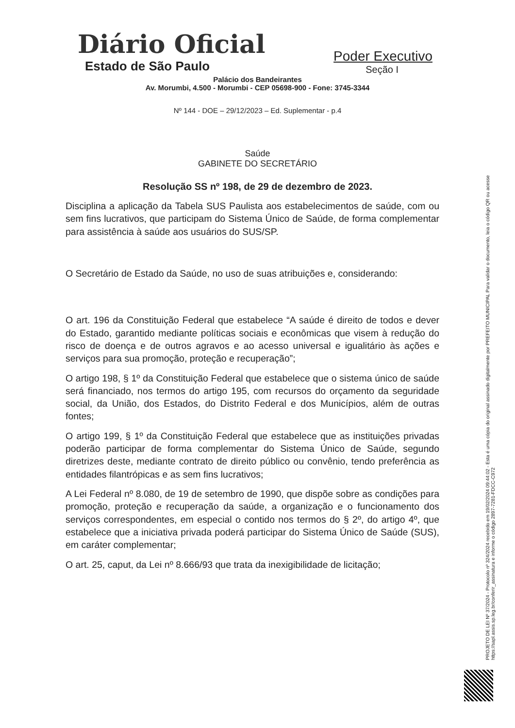Diário Oficial
Estado de São Paulo
Poder Executivo
Seção I
Palácio dos Bandeirantes
Av. Morumbi, 4.500 - Morumbi - CEP 05698-900 - Fone: 3745-3344
Nº 144 - DOE – 29/12/2023 – Ed. Suplementar - p.4
Saúde
GABINETE DO SECRETÁRIO
Resolução SS nº 198, de 29 de dezembro de 2023.
Disciplina a aplicação da Tabela SUS Paulista aos estabelecimentos de saúde, com ou sem fins lucrativos, que participam do Sistema Único de Saúde, de forma complementar para assistência à saúde aos usuários do SUS/SP.
O Secretário de Estado da Saúde, no uso de suas atribuições e, considerando:
O art. 196 da Constituição Federal que estabelece “A saúde é direito de todos e dever do Estado, garantido mediante políticas sociais e econômicas que visem à redução do risco de doença e de outros agravos e ao acesso universal e igualitário às ações e serviços para sua promoção, proteção e recuperação”;
O artigo 198, § 1º da Constituição Federal que estabelece que o sistema único de saúde será financiado, nos termos do artigo 195, com recursos do orçamento da seguridade social, da União, dos Estados, do Distrito Federal e dos Municípios, além de outras fontes;
O artigo 199, § 1º da Constituição Federal que estabelece que as instituições privadas poderão participar de forma complementar do Sistema Único de Saúde, segundo diretrizes deste, mediante contrato de direito público ou convênio, tendo preferência as entidades filantrópicas e as sem fins lucrativos;
A Lei Federal nº 8.080, de 19 de setembro de 1990, que dispõe sobre as condições para promoção, proteção e recuperação da saúde, a organização e o funcionamento dos serviços correspondentes, em especial o contido nos termos do § 2º, do artigo 4º, que estabelece que a iniciativa privada poderá participar do Sistema Único de Saúde (SUS), em caráter complementar;
O art. 25, caput, da Lei nº 8.666/93 que trata da inexigibilidade de licitação;
PROJETO DE LEI Nº 37/2024 - Protocolo nº 324/2024 recebido em 19/02/2024 09:44:02 - Esta é uma cópia do original assinado digitalmente por PREFEITO MUNICIPAL Para validar o documento, leia o código QR ou acesse https://sapl.assis.sp.leg.br/conferir_assinatura e informe o código 2897-7281-FDCC-C972